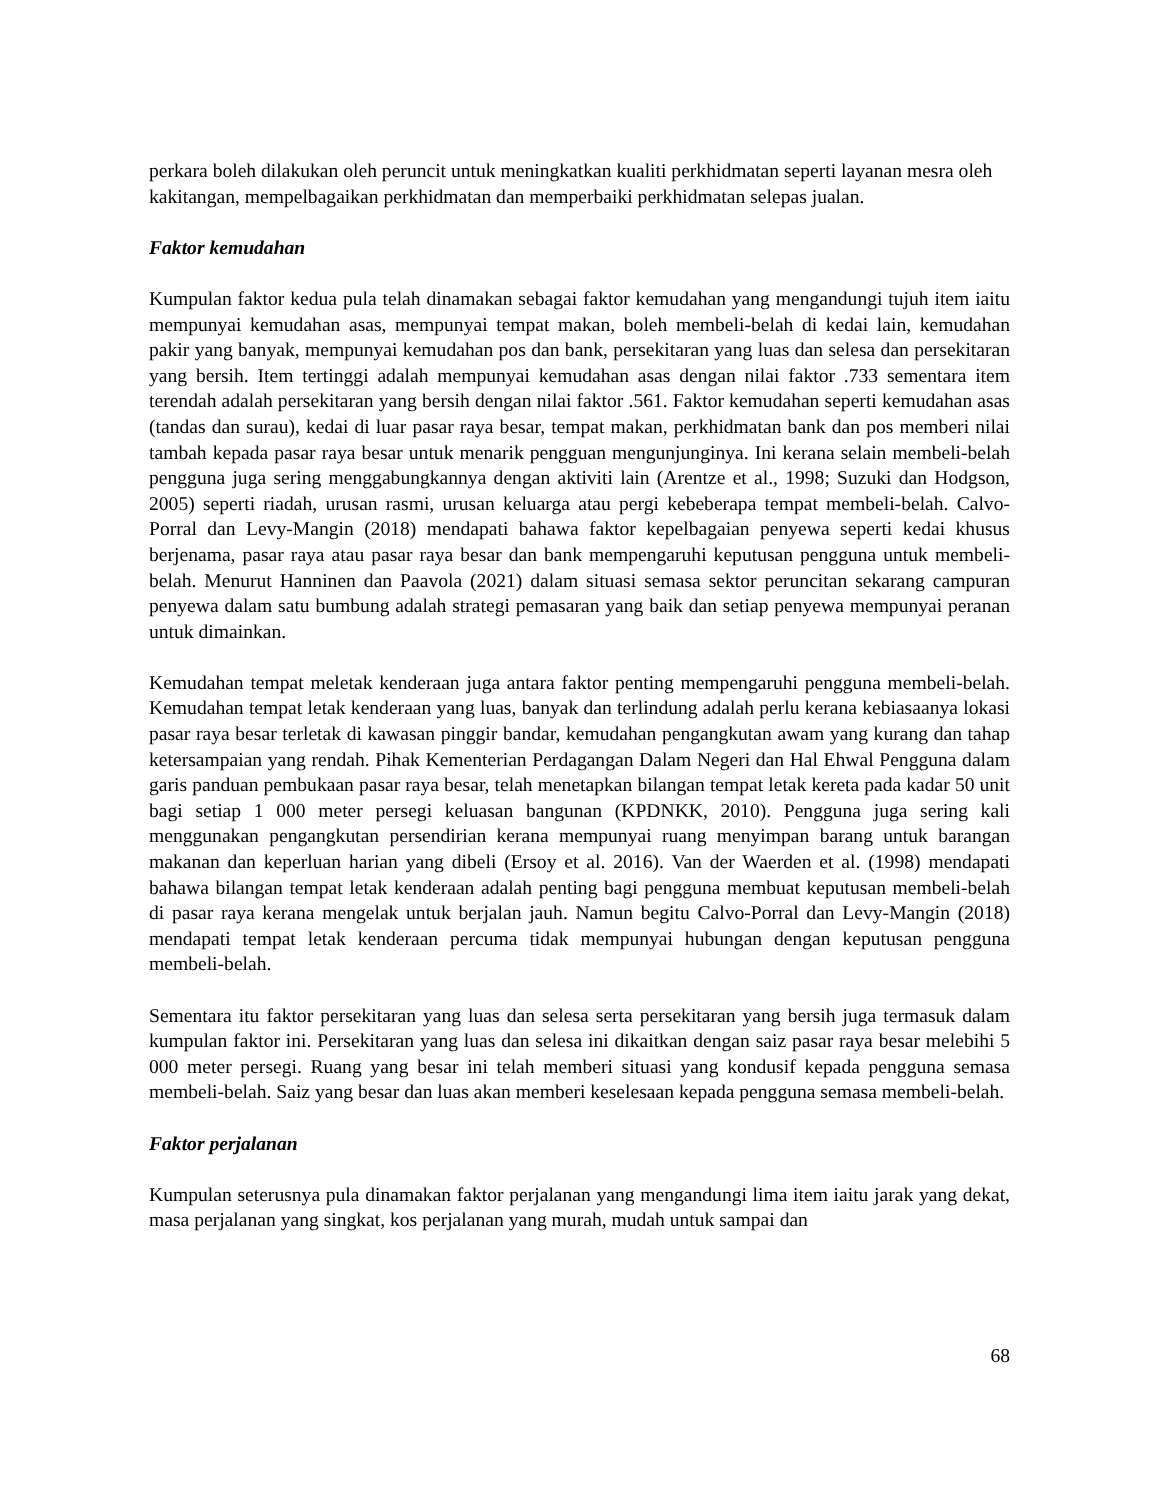perkara boleh dilakukan oleh peruncit untuk meningkatkan kualiti perkhidmatan seperti layanan mesra oleh kakitangan, mempelbagaikan perkhidmatan dan memperbaiki perkhidmatan selepas jualan.
Faktor kemudahan
Kumpulan faktor kedua pula telah dinamakan sebagai faktor kemudahan yang mengandungi tujuh item iaitu mempunyai kemudahan asas, mempunyai tempat makan, boleh membeli-belah di kedai lain, kemudahan pakir yang banyak, mempunyai kemudahan pos dan bank, persekitaran yang luas dan selesa dan persekitaran yang bersih. Item tertinggi adalah mempunyai kemudahan asas dengan nilai faktor .733 sementara item terendah adalah persekitaran yang bersih dengan nilai faktor .561. Faktor kemudahan seperti kemudahan asas (tandas dan surau), kedai di luar pasar raya besar, tempat makan, perkhidmatan bank dan pos memberi nilai tambah kepada pasar raya besar untuk menarik pengguan mengunjunginya. Ini kerana selain membeli-belah pengguna juga sering menggabungkannya dengan aktiviti lain (Arentze et al., 1998; Suzuki dan Hodgson, 2005) seperti riadah, urusan rasmi, urusan keluarga atau pergi kebeberapa tempat membeli-belah. Calvo-Porral dan Levy-Mangin (2018) mendapati bahawa faktor kepelbagaian penyewa seperti kedai khusus berjenama, pasar raya atau pasar raya besar dan bank mempengaruhi keputusan pengguna untuk membeli-belah. Menurut Hanninen dan Paavola (2021) dalam situasi semasa sektor peruncitan sekarang campuran penyewa dalam satu bumbung adalah strategi pemasaran yang baik dan setiap penyewa mempunyai peranan untuk dimainkan.
Kemudahan tempat meletak kenderaan juga antara faktor penting mempengaruhi pengguna membeli-belah. Kemudahan tempat letak kenderaan yang luas, banyak dan terlindung adalah perlu kerana kebiasaanya lokasi pasar raya besar terletak di kawasan pinggir bandar, kemudahan pengangkutan awam yang kurang dan tahap ketersampaian yang rendah. Pihak Kementerian Perdagangan Dalam Negeri dan Hal Ehwal Pengguna dalam garis panduan pembukaan pasar raya besar, telah menetapkan bilangan tempat letak kereta pada kadar 50 unit bagi setiap 1 000 meter persegi keluasan bangunan (KPDNKK, 2010). Pengguna juga sering kali menggunakan pengangkutan persendirian kerana mempunyai ruang menyimpan barang untuk barangan makanan dan keperluan harian yang dibeli (Ersoy et al. 2016). Van der Waerden et al. (1998) mendapati bahawa bilangan tempat letak kenderaan adalah penting bagi pengguna membuat keputusan membeli-belah di pasar raya kerana mengelak untuk berjalan jauh. Namun begitu Calvo-Porral dan Levy-Mangin (2018) mendapati tempat letak kenderaan percuma tidak mempunyai hubungan dengan keputusan pengguna membeli-belah.
Sementara itu faktor persekitaran yang luas dan selesa serta persekitaran yang bersih juga termasuk dalam kumpulan faktor ini. Persekitaran yang luas dan selesa ini dikaitkan dengan saiz pasar raya besar melebihi 5 000 meter persegi. Ruang yang besar ini telah memberi situasi yang kondusif kepada pengguna semasa membeli-belah. Saiz yang besar dan luas akan memberi keselesaan kepada pengguna semasa membeli-belah.
Faktor perjalanan
Kumpulan seterusnya pula dinamakan faktor perjalanan yang mengandungi lima item iaitu jarak yang dekat, masa perjalanan yang singkat, kos perjalanan yang murah, mudah untuk sampai dan
68